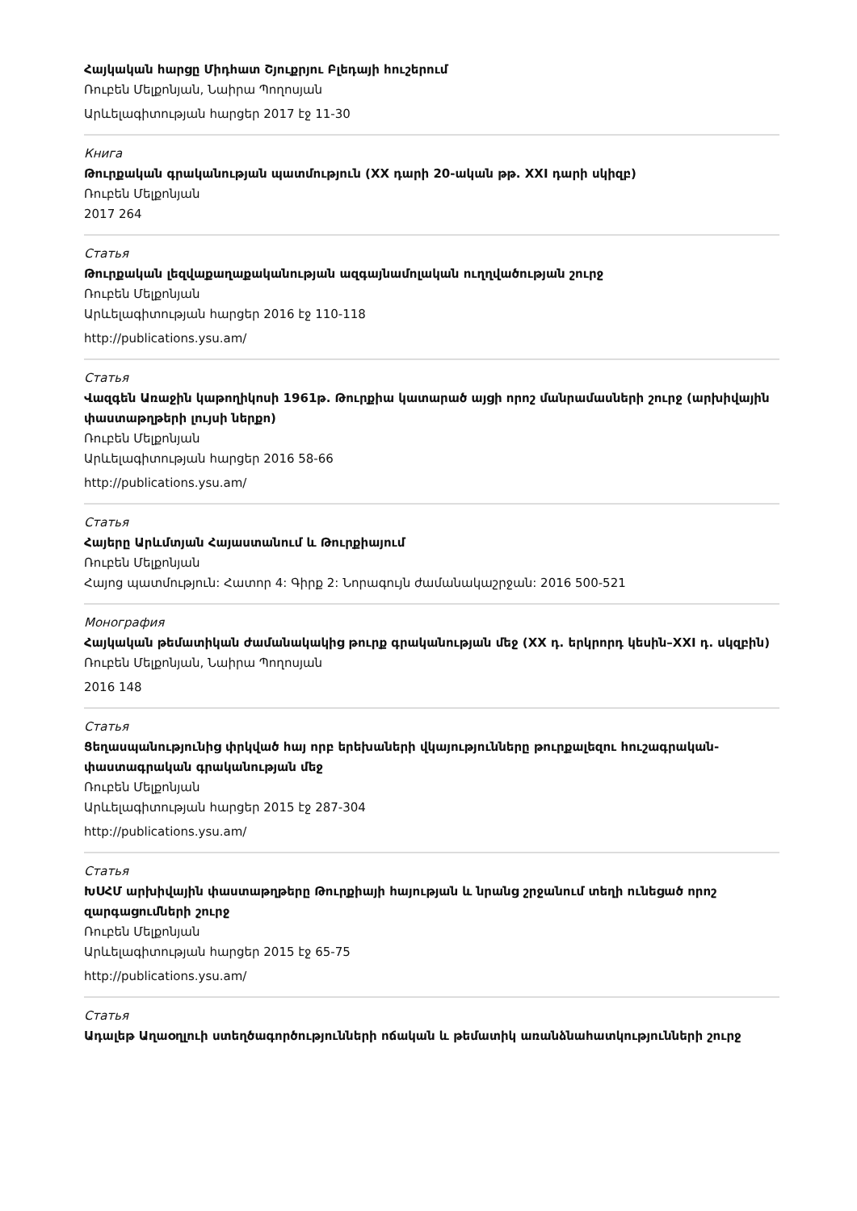Հայկական հարցը Միդհատ Շյուքրյու Բլեդայի հուշերում
Ռուբեն Մելքոնյան, Նաիրա Պողոսյան
Արևելագիտության հարցեր 2017 էջ 11-30
Книга
Թուրքական գրականության պատմություն (XX դարի 20-ական թթ. XXI դարի սկիզբ)
Ռուբեն Մելքոնյան
2017 264
Статья
Թուրքական լեզվաքաղաքականության ազգայնամոլական ուղղվածության շուրջ
Ռուբեն Մելքոնյան
Արևելագիտության հարցեր 2016 էջ 110-118
http://publications.ysu.am/
Статья
Վազգեն Առաջին կաթողիկոսի 1961թ. Թուրքիա կատարած այցի որոշ մանրամասների շուրջ (արխիվային փաստաթղթերի լույսի ներքո)
Ռուբեն Մելքոնյան
Արևելագիտության հարցեր 2016 58-66
http://publications.ysu.am/
Статья
Հայերը Արևմտյան Հայաստանում և Թուրքիայում
Ռուբեն Մելքոնյան
Հայոց պատմություն: Հատոր 4: Գիրք 2: Նորագույն ժամանակաշրջան: 2016 500-521
Монография
Հայկական թեմատիկան ժամանակակից թուրք գրականության մեջ (XX դ. երկրորդ կեսին–XXI դ. սկզբին)
Ռուբեն Մելքոնյան, Նաիրա Պողոսյան
2016 148
Статья
Ցեղասպանությունից փրկված հայ որբ երեխաների վկայությունները թուրքալեզու հուշագրական-փաստագրական գրականության մեջ
Ռուբեն Մելքոնյան
Արևելագիտության հարցեր 2015 էջ 287-304
http://publications.ysu.am/
Статья
ԽՍՀՄ արխիվային փաստաթղթերը Թուրքիայի հայության և նրանց շրջանում տեղի ունեցած որոշ զարգացումների շուրջ
Ռուբեն Մելքոնյան
Արևելագիտության հարցեր 2015 էջ 65-75
http://publications.ysu.am/
Статья
Ադալեթ Աղաօղլուի ստեղծագործությունների ոճական և թեմատիկ առանձնահատկությունների շուրջ